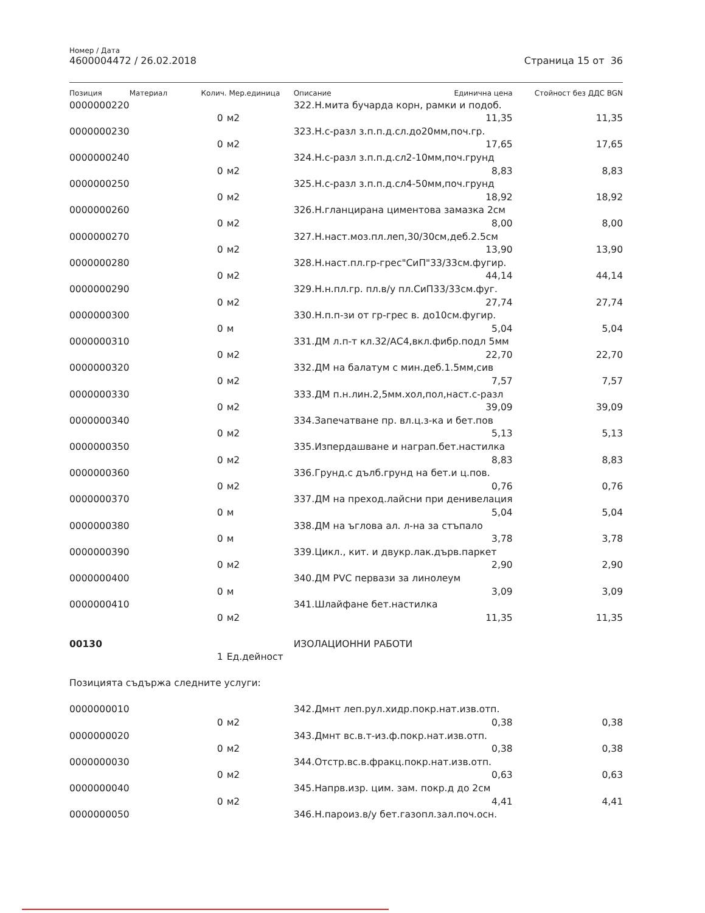Номер / Дата
4600004472 / 26.02.2018 Страница 15 от 36
| Позиция | Материал | Колич. | Мер.единица | Описание | Единична цена | Стойност без ДДС BGN |
| --- | --- | --- | --- | --- | --- | --- |
| 0000000220 | | | | 322.Н.мита бучарда корн, рамки и подоб. | | |
| | | 0 | м2 | | 11,35 | 11,35 |
| 0000000230 | | | | 323.Н.с-разл з.п.п.д.сл.до20мм,поч.гр. | | |
| | | 0 | м2 | | 17,65 | 17,65 |
| 0000000240 | | | | 324.Н.с-разл з.п.п.д.сл2-10мм,поч.грунд | | |
| | | 0 | м2 | | 8,83 | 8,83 |
| 0000000250 | | | | 325.Н.с-разл з.п.п.д.сл4-50мм,поч.грунд | | |
| | | 0 | м2 | | 18,92 | 18,92 |
| 0000000260 | | | | 326.Н.гланцирана циментова замазка 2см | | |
| | | 0 | м2 | | 8,00 | 8,00 |
| 0000000270 | | | | 327.Н.наст.моз.пл.леп,30/30см,деб.2.5см | | |
| | | 0 | м2 | | 13,90 | 13,90 |
| 0000000280 | | | | 328.Н.наст.пл.гр-грес"СиП"33/33см.фугир. | | |
| | | 0 | м2 | | 44,14 | 44,14 |
| 0000000290 | | | | 329.Н.н.пл.гр. пл.в/у пл.СиП33/33см.фуг. | | |
| | | 0 | м2 | | 27,74 | 27,74 |
| 0000000300 | | | | 330.Н.п.п-зи от гр-грес в. до10см.фугир. | | |
| | | 0 | м | | 5,04 | 5,04 |
| 0000000310 | | | | 331.ДМ л.п-т кл.32/АС4,вкл.фибр.подл 5мм | | |
| | | 0 | м2 | | 22,70 | 22,70 |
| 0000000320 | | | | 332.ДМ на балатум с мин.деб.1.5мм,сив | | |
| | | 0 | м2 | | 7,57 | 7,57 |
| 0000000330 | | | | 333.ДМ п.н.лин.2,5мм.хол,пол,наст.с-разл | | |
| | | 0 | м2 | | 39,09 | 39,09 |
| 0000000340 | | | | 334.Запечатване пр. вл.ц.з-ка и бет.пов | | |
| | | 0 | м2 | | 5,13 | 5,13 |
| 0000000350 | | | | 335.Изпердашване и награп.бет.настилка | | |
| | | 0 | м2 | | 8,83 | 8,83 |
| 0000000360 | | | | 336.Грунд.с дълб.грунд на бет.и ц.пов. | | |
| | | 0 | м2 | | 0,76 | 0,76 |
| 0000000370 | | | | 337.ДМ на преход.лайсни при денивелация | | |
| | | 0 | м | | 5,04 | 5,04 |
| 0000000380 | | | | 338.ДМ на ъглова ал. л-на за стъпало | | |
| | | 0 | м | | 3,78 | 3,78 |
| 0000000390 | | | | 339.Цикл., кит. и двукр.лак.дърв.паркет | | |
| | | 0 | м2 | | 2,90 | 2,90 |
| 0000000400 | | | | 340.ДМ PVC первази за линолеум | | |
| | | 0 | м | | 3,09 | 3,09 |
| 0000000410 | | | | 341.Шлайфане бет.настилка | | |
| | | 0 | м2 | | 11,35 | 11,35 |
| 00130 | | | | ИЗОЛАЦИОННИ РАБОТИ | | |
| | | 1 | Ед.дейност | | | |
| Позицията съдържа следните услуги: | | | | | | |
| 0000000010 | | | | 342.Дмнт леп.рул.хидр.покр.нат.изв.отп. | | |
| | | 0 | м2 | | 0,38 | 0,38 |
| 0000000020 | | | | 343.Дмнт вс.в.т-из.ф.покр.нат.изв.отп. | | |
| | | 0 | м2 | | 0,38 | 0,38 |
| 0000000030 | | | | 344.Отстр.вс.в.фракц.покр.нат.изв.отп. | | |
| | | 0 | м2 | | 0,63 | 0,63 |
| 0000000040 | | | | 345.Напрв.изр. цим. зам. покр.д до 2см | | |
| | | 0 | м2 | | 4,41 | 4,41 |
| 0000000050 | | | | 346.Н.пароиз.в/у бет.газопл.зал.поч.осн. | | |